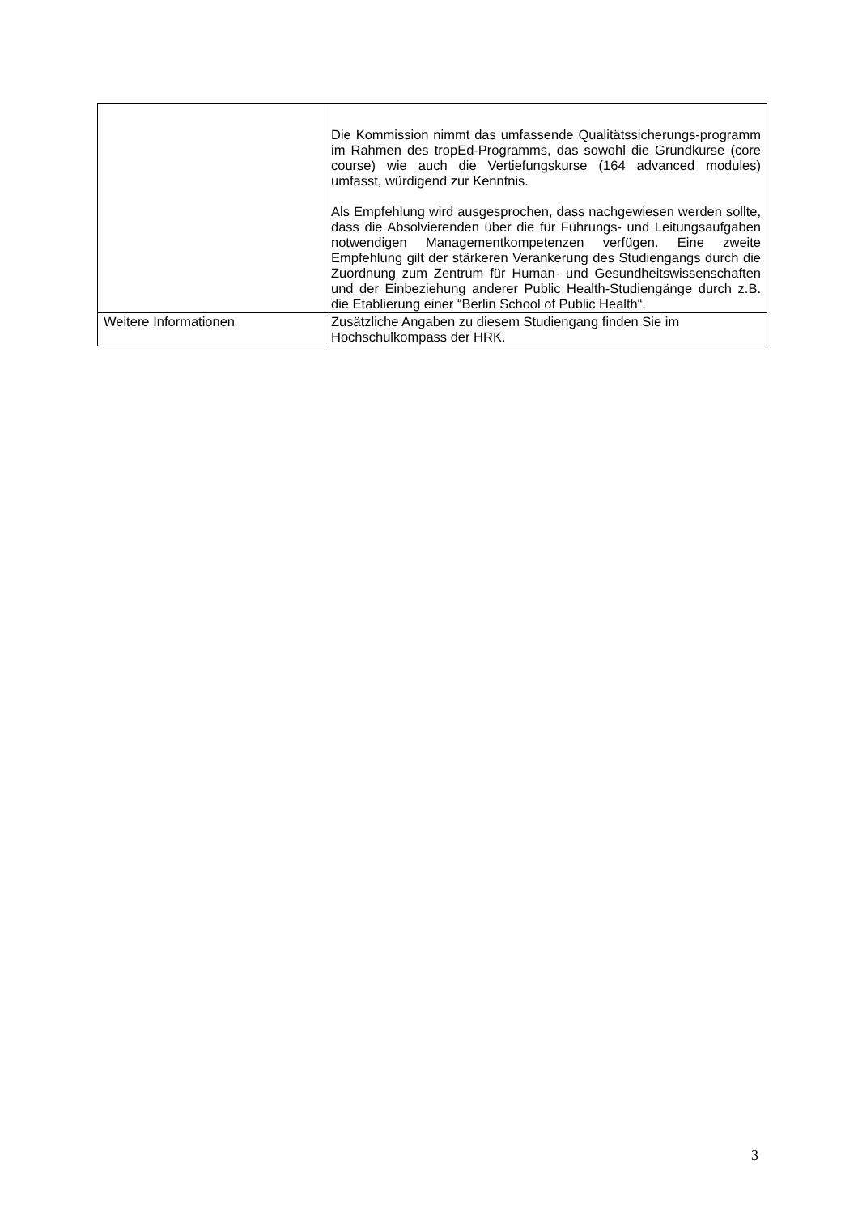| | Die Kommission nimmt das umfassende Qualitätssicherungs-programm im Rahmen des tropEd-Programms, das sowohl die Grundkurse (core course) wie auch die Vertiefungskurse (164 advanced modules) umfasst, würdigend zur Kenntnis. Als Empfehlung wird ausgesprochen, dass nachgewiesen werden sollte, dass die Absolvierenden über die für Führungs- und Leitungsaufgaben notwendigen Managementkompetenzen verfügen. Eine zweite Empfehlung gilt der stärkeren Verankerung des Studiengangs durch die Zuordnung zum Zentrum für Human- und Gesundheitswissenschaften und der Einbeziehung anderer Public Health-Studiengänge durch z.B. die Etablierung einer “Berlin School of Public Health“. |
| Weitere Informationen | Zusätzliche Angaben zu diesem Studiengang finden Sie im Hochschulkompass der HRK. |
3